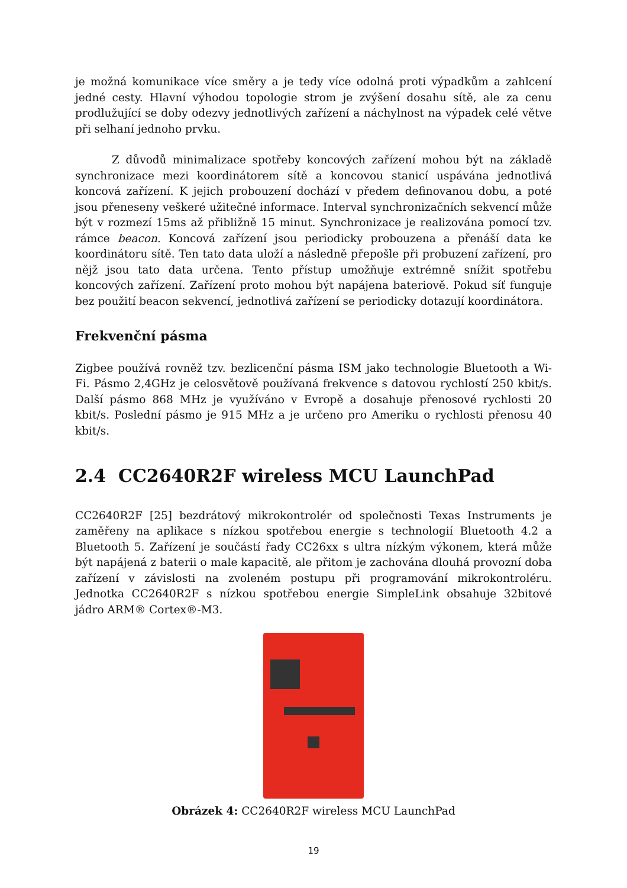je možná komunikace více směry a je tedy více odolná proti výpadkům a zahlcení jedné cesty. Hlavní výhodou topologie strom je zvýšení dosahu sítě, ale za cenu prodlužující se doby odezvy jednotlivých zařízení a náchylnost na výpadek celé větve při selhaní jednoho prvku.
Z důvodů minimalizace spotřeby koncových zařízení mohou být na základě synchronizace mezi koordinátorem sítě a koncovou stanicí uspávána jednotlivá koncová zařízení. K jejich probouzení dochází v předem definovanou dobu, a poté jsou přeneseny veškeré užitečné informace. Interval synchronizačních sekvencí může být v rozmezí 15ms až přibližně 15 minut. Synchronizace je realizována pomocí tzv. rámce beacon. Koncová zařízení jsou periodicky probouzena a přenáší data ke koordinátoru sítě. Ten tato data uloží a následně přepošle při probuzení zařízení, pro nějž jsou tato data určena. Tento přístup umožňuje extrémně snížit spotřebu koncových zařízení. Zařízení proto mohou být napájena bateriově. Pokud síť funguje bez použití beacon sekvencí, jednotlivá zařízení se periodicky dotazují koordinátora.
Frekvenční pásma
Zigbee používá rovněž tzv. bezlicenční pásma ISM jako technologie Bluetooth a Wi-Fi. Pásmo 2,4GHz je celosvětově používaná frekvence s datovou rychlostí 250 kbit/s. Další pásmo 868 MHz je využíváno v Evropě a dosahuje přenosové rychlosti 20 kbit/s. Poslední pásmo je 915 MHz a je určeno pro Ameriku o rychlosti přenosu 40 kbit/s.
2.4 CC2640R2F wireless MCU LaunchPad
CC2640R2F [25] bezdrátový mikrokontrolér od společnosti Texas Instruments je zaměřeny na aplikace s nízkou spotřebou energie s technologií Bluetooth 4.2 a Bluetooth 5. Zařízení je součástí řady CC26xx s ultra nízkým výkonem, která může být napájená z baterii o male kapacitě, ale přitom je zachována dlouhá provozní doba zařízení v závislosti na zvoleném postupu při programování mikrokontroléru. Jednotka CC2640R2F s nízkou spotřebou energie SimpleLink obsahuje 32bitové jádro ARM® Cortex®-M3.
Obrázek 4: CC2640R2F wireless MCU LaunchPad
19